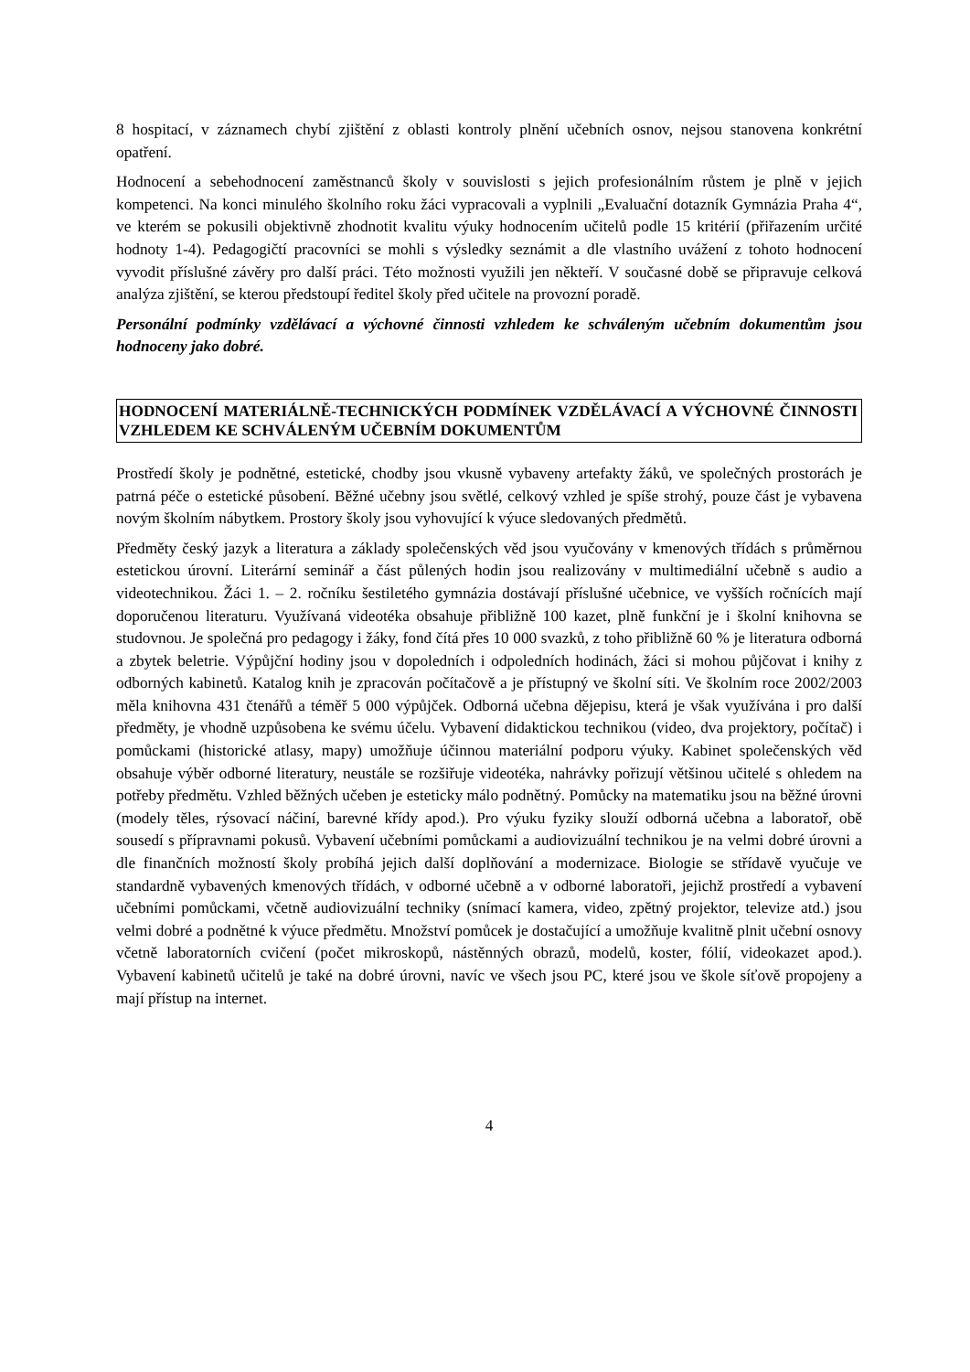8 hospitací, v záznamech chybí zjištění z oblasti kontroly plnění učebních osnov, nejsou stanovena konkrétní opatření.
Hodnocení a sebehodnocení zaměstnanců školy v souvislosti s jejich profesionálním růstem je plně v jejich kompetenci. Na konci minulého školního roku žáci vypracovali a vyplnili „Evaluační dotazník Gymnázia Praha 4“, ve kterém se pokusili objektivně zhodnotit kvalitu výuky hodnocením učitelů podle 15 kritérií (přiřazením určité hodnoty 1-4). Pedagogičtí pracovníci se mohli s výsledky seznámit a dle vlastního uvážení z tohoto hodnocení vyvodit příslušné závěry pro další práci. Této možnosti využili jen někteří. V současné době se připravuje celková analýza zjištění, se kterou předstoupí ředitel školy před učitele na provozní poradě.
Personální podmínky vzdělávací a výchovné činnosti vzhledem ke schváleným učebním dokumentům jsou hodnoceny jako dobré.
HODNOCENÍ MATERIÁLNĚ-TECHNICKÝCH PODMÍNEK VZDĚLÁVACÍ A VÝCHOVNÉ ČINNOSTI VZHLEDEM KE SCHVÁLENÝM UČEBNÍM DOKUMENTŮM
Prostředí školy je podnětné, estetické, chodby jsou vkusně vybaveny artefakty žáků, ve společných prostorách je patrná péče o estetické působení. Běžné učebny jsou světlé, celkový vzhled je spíše strohý, pouze část je vybavena novým školním nábytkem. Prostory školy jsou vyhovující k výuce sledovaných předmětů.
Předměty český jazyk a literatura a základy společenských věd jsou vyučovány v kmenových třídách s průměrnou estetickou úrovní. Literární seminář a část půlených hodin jsou realizovány v multimediální učebně s audio a videotechnikou. Žáci 1. – 2. ročníku šestiletého gymnázia dostávají příslušné učebnice, ve vyšších ročnících mají doporučenou literaturu. Využívaná videotéka obsahuje přibližně 100 kazet, plně funkční je i školní knihovna se studovnou. Je společná pro pedagogy i žáky, fond čítá přes 10 000 svazků, z toho přibližně 60 % je literatura odborná a zbytek beletrie. Výpůjční hodiny jsou v dopoledních i odpoledních hodinách, žáci si mohou půjčovat i knihy z odborných kabinetů. Katalog knih je zpracován počítačově a je přístupný ve školní síti. Ve školním roce 2002/2003 měla knihovna 431 čtenářů a téměř 5 000 výpůjček. Odborná učebna dějepisu, která je však využívána i pro další předměty, je vhodně uzpůsobena ke svému účelu. Vybavení didaktickou technikou (video, dva projektory, počítač) i pomůckami (historické atlasy, mapy) umožňuje účinnou materiální podporu výuky. Kabinet společenských věd obsahuje výběr odborné literatury, neustále se rozšiřuje videotéka, nahrávky pořizují většinou učitelé s ohledem na potřeby předmětu. Vzhled běžných učeben je esteticky málo podnětný. Pomůcky na matematiku jsou na běžné úrovni (modely těles, rýsovací náčiní, barevné křídy apod.). Pro výuku fyziky slouží odborná učebna a laboratoř, obě sousedí s přípravnami pokusů. Vybavení učebními pomůckami a audiovizuální technikou je na velmi dobré úrovni a dle finančních možností školy probíhá jejich další doplňování a modernizace. Biologie se střídavě vyučuje ve standardně vybavených kmenových třídách, v odborné učebně a v odborné laboratoři, jejichž prostředí a vybavení učebními pomůckami, včetně audiovizuální techniky (snímací kamera, video, zpětný projektor, televize atd.) jsou velmi dobré a podnětné k výuce předmětu. Množství pomůcek je dostačující a umožňuje kvalitně plnit učební osnovy včetně laboratorních cvičení (počet mikroskopů, nástěnných obrazů, modelů, koster, fólií, videokazet apod.). Vybavení kabinetů učitelů je také na dobré úrovni, navíc ve všech jsou PC, které jsou ve škole síťově propojeny a mají přístup na internet.
4